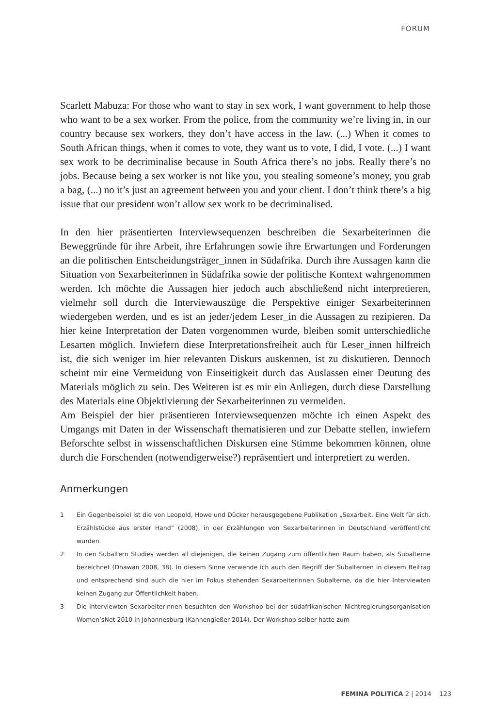FORUM
Scarlett Mabuza: For those who want to stay in sex work, I want government to help those who want to be a sex worker. From the police, from the community we’re living in, in our country because sex workers, they don’t have access in the law. (...) When it comes to South African things, when it comes to vote, they want us to vote, I did, I vote. (...) I want sex work to be decriminalise because in South Africa there’s no jobs. Really there’s no jobs. Because being a sex worker is not like you, you stealing someone’s money, you grab a bag, (...) no it’s just an agreement between you and your client. I don’t think there’s a big issue that our president won’t allow sex work to be decriminalised.
In den hier präsentierten Interviewsequenzen beschreiben die Sexarbeiterinnen die Beweggründe für ihre Arbeit, ihre Erfahrungen sowie ihre Erwartungen und Forderungen an die politischen Entscheidungsträger_innen in Südafrika. Durch ihre Aussagen kann die Situation von Sexarbeiterinnen in Südafrika sowie der politische Kontext wahrgenommen werden. Ich möchte die Aussagen hier jedoch auch abschließend nicht interpretieren, vielmehr soll durch die Interviewauszüge die Perspektive einiger Sexarbeiterinnen wiedergeben werden, und es ist an jeder/jedem Leser_in die Aussagen zu rezipieren. Da hier keine Interpretation der Daten vorgenommen wurde, bleiben somit unterschiedliche Lesarten möglich. Inwiefern diese Interpretationsfreiheit auch für Leser_innen hilfreich ist, die sich weniger im hier relevanten Diskurs auskennen, ist zu diskutieren. Dennoch scheint mir eine Vermeidung von Einseitigkeit durch das Auslassen einer Deutung des Materials möglich zu sein. Des Weiteren ist es mir ein Anliegen, durch diese Darstellung des Materials eine Objektivierung der Sexarbeiterinnen zu vermeiden.
Am Beispiel der hier präsentieren Interviewsequenzen möchte ich einen Aspekt des Umgangs mit Daten in der Wissenschaft thematisieren und zur Debatte stellen, inwiefern Beforschte selbst in wissenschaftlichen Diskursen eine Stimme bekommen können, ohne durch die Forschenden (notwendigerweise?) repräsentiert und interpretiert zu werden.
Anmerkungen
1 Ein Gegenbeispiel ist die von Leopold, Howe und Dücker herausgegebene Publikation „Sexarbeit. Eine Welt für sich. Erzählstücke aus erster Hand“ (2008), in der Erzählungen von Sexarbeiterinnen in Deutschland veröffentlicht wurden.
2 In den Subaltern Studies werden all diejenigen, die keinen Zugang zum öffentlichen Raum haben, als Subalterne bezeichnet (Dhawan 2008, 38). In diesem Sinne verwende ich auch den Begriff der Subalternen in diesem Beitrag und entsprechend sind auch die hier im Fokus stehenden Sexarbeiterinnen Subalterne, da die hier Interviewten keinen Zugang zur Öffentlichkeit haben.
3 Die interviewten Sexarbeiterinnen besuchten den Workshop bei der südafrikanischen Nichtregierungsorganisation Women’sNet 2010 in Johannesburg (Kannengießer 2014). Der Workshop selber hatte zum
FEMINA POLITICA 2 | 2014 123